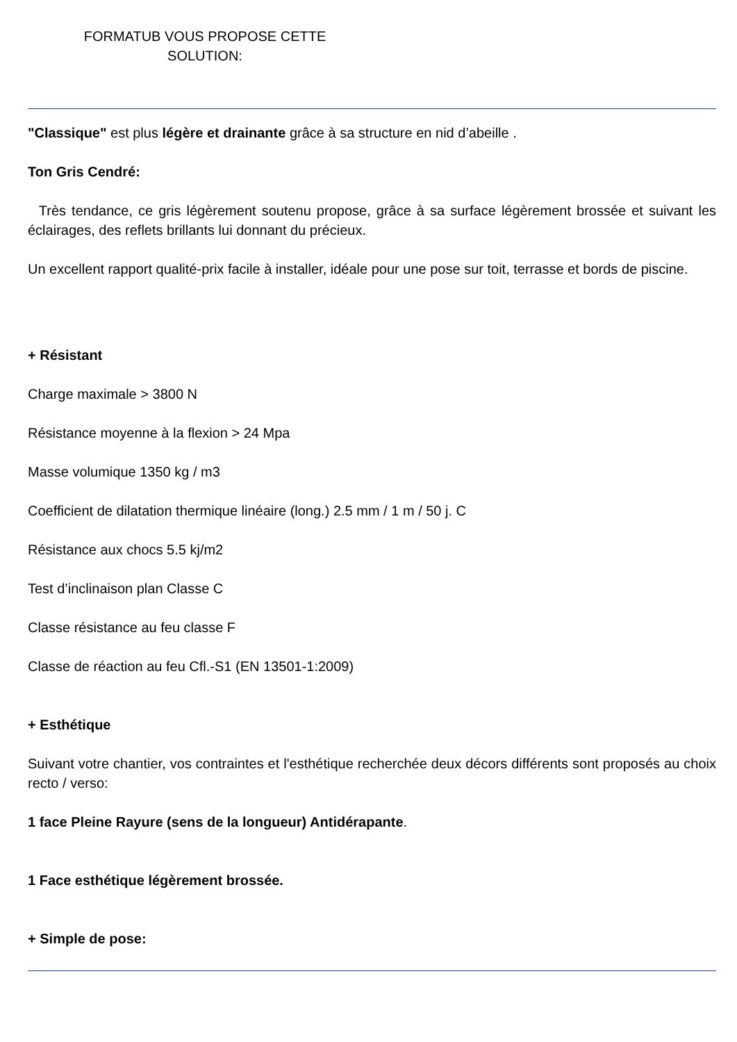FORMATUB VOUS PROPOSE CETTE
SOLUTION:
"Classique" est plus légère et drainante grâce à sa structure en nid d’abeille .
Ton Gris Cendré:
Très tendance, ce gris légèrement soutenu propose, grâce à sa surface légèrement brossée et suivant les éclairages, des reflets brillants lui donnant du précieux.
Un excellent rapport qualité-prix facile à installer, idéale pour une pose sur toit, terrasse et bords de piscine.
+ Résistant
Charge maximale > 3800 N
Résistance moyenne à la flexion > 24 Mpa
Masse volumique 1350 kg / m3
Coefficient de dilatation thermique linéaire (long.) 2.5 mm / 1 m / 50 j. C
Résistance aux chocs 5.5 kj/m2
Test d’inclinaison plan Classe C
Classe résistance au feu classe F
Classe de réaction au feu Cfl.-S1 (EN 13501-1:2009)
+ Esthétique
Suivant votre chantier, vos contraintes et l'esthétique recherchée deux décors différents sont proposés au choix recto / verso:
1 face Pleine Rayure (sens de la longueur) Antidérapante.
1 Face esthétique légèrement brossée.
+ Simple de pose: